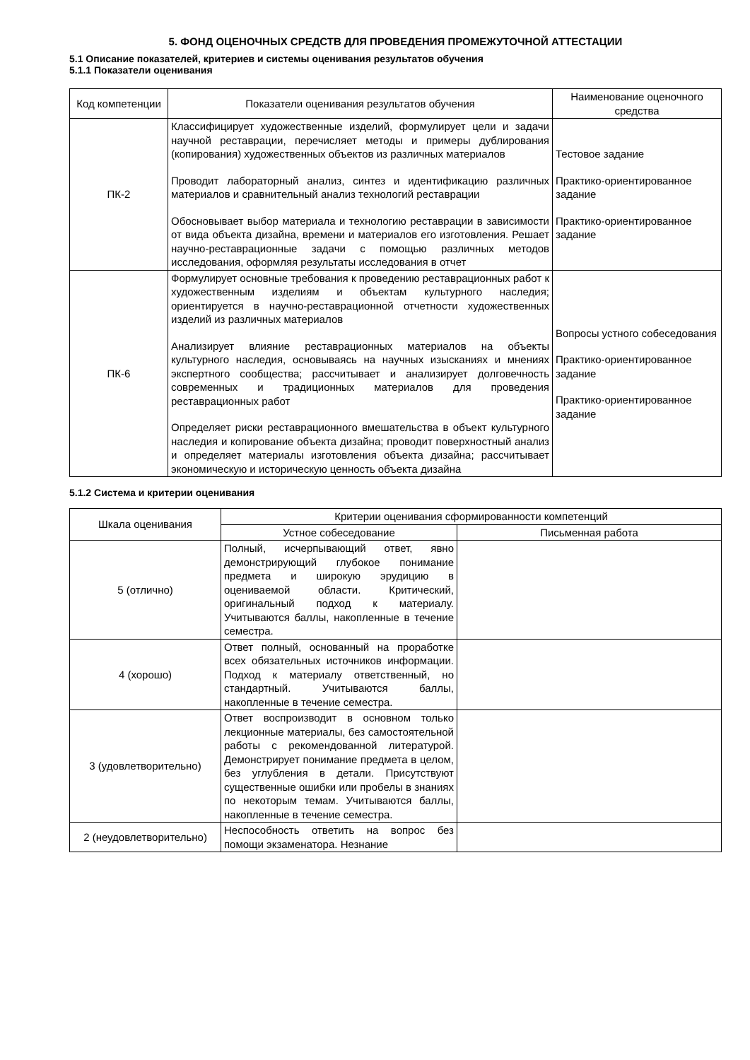5. ФОНД ОЦЕНОЧНЫХ СРЕДСТВ ДЛЯ ПРОВЕДЕНИЯ ПРОМЕЖУТОЧНОЙ АТТЕСТАЦИИ
5.1 Описание показателей, критериев и системы оценивания результатов обучения
5.1.1 Показатели оценивания
| Код компетенции | Показатели оценивания результатов обучения | Наименование оценочного средства |
| --- | --- | --- |
| ПК-2 | Классифицирует художественные изделий, формулирует цели и задачи научной реставрации, перечисляет методы и примеры дублирования (копирования) художественных объектов из различных материалов Проводит лабораторный анализ, синтез и идентификацию различных материалов и сравнительный анализ технологий реставрации Обосновывает выбор материала и технологию реставрации в зависимости от вида объекта дизайна, времени и материалов его изготовления. Решает научно-реставрационные задачи с помощью различных методов исследования, оформляя результаты исследования в отчет | Тестовое задание Практико-ориентированное задание Практико-ориентированное задание |
| ПК-6 | Формулирует основные требования к проведению реставрационных работ к художественным изделиям и объектам культурного наследия; ориентируется в научно-реставрационной отчетности художественных изделий из различных материалов Анализирует влияние реставрационных материалов на объекты культурного наследия, основываясь на научных изысканиях и мнениях экспертного сообщества; рассчитывает и анализирует долговечность современных и традиционных материалов для проведения реставрационных работ Определяет риски реставрационного вмешательства в объект культурного наследия и копирование объекта дизайна; проводит поверхностный анализ и определяет материалы изготовления объекта дизайна; рассчитывает экономическую и историческую ценность объекта дизайна | Вопросы устного собеседования Практико-ориентированное задание Практико-ориентированное задание |
5.1.2 Система и критерии оценивания
| Шкала оценивания | Критерии оценивания сформированности компетенций | |
| --- | --- | --- |
| | Устное собеседование | Письменная работа |
| 5 (отлично) | Полный, исчерпывающий ответ, явно демонстрирующий глубокое понимание предмета и широкую эрудицию в оцениваемой области. Критический, оригинальный подход к материалу. Учитываются баллы, накопленные в течение семестра. | |
| 4 (хорошо) | Ответ полный, основанный на проработке всех обязательных источников информации. Подход к материалу ответственный, но стандартный. Учитываются баллы, накопленные в течение семестра. | |
| 3 (удовлетворительно) | Ответ воспроизводит в основном только лекционные материалы, без самостоятельной работы с рекомендованной литературой. Демонстрирует понимание предмета в целом, без углубления в детали. Присутствуют существенные ошибки или пробелы в знаниях по некоторым темам. Учитываются баллы, накопленные в течение семестра. | |
| 2 (неудовлетворительно) | Неспособность ответить на вопрос без помощи экзаменатора. Незнание | |